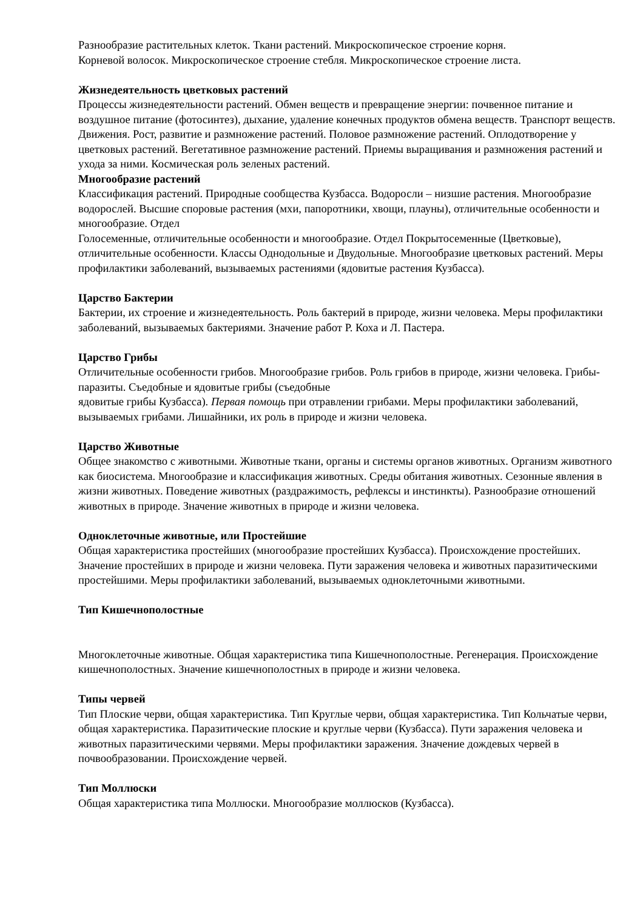Разнообразие растительных клеток. Ткани растений. Микроскопическое строение корня.
Корневой волосок. Микроскопическое строение стебля. Микроскопическое строение листа.
Жизнедеятельность цветковых растений
Процессы жизнедеятельности растений. Обмен веществ и превращение энергии: почвенное питание и воздушное питание (фотосинтез), дыхание, удаление конечных продуктов обмена веществ. Транспорт веществ. Движения. Рост, развитие и размножение растений. Половое размножение растений. Оплодотворение у цветковых растений. Вегетативное размножение растений. Приемы выращивания и размножения растений и ухода за ними. Космическая роль зеленых растений.
Многообразие растений
Классификация растений. Природные сообщества Кузбасса. Водоросли – низшие растения. Многообразие водорослей. Высшие споровые растения (мхи, папоротники, хвощи, плауны), отличительные особенности и многообразие. Отдел
Голосеменные, отличительные особенности и многообразие. Отдел Покрытосеменные (Цветковые), отличительные особенности. Классы Однодольные и Двудольные. Многообразие цветковых растений. Меры профилактики заболеваний, вызываемых растениями (ядовитые растения Кузбасса).
Царство Бактерии
Бактерии, их строение и жизнедеятельность. Роль бактерий в природе, жизни человека. Меры профилактики заболеваний, вызываемых бактериями. Значение работ Р. Коха и Л. Пастера.
Царство Грибы
Отличительные особенности грибов. Многообразие грибов. Роль грибов в природе, жизни человека. Грибы-паразиты. Съедобные и ядовитые грибы (съедобные
ядовитые грибы Кузбасса). Первая помощь при отравлении грибами. Меры профилактики заболеваний, вызываемых грибами. Лишайники, их роль в природе и жизни человека.
Царство Животные
Общее знакомство с животными. Животные ткани, органы и системы органов животных. Организм животного как биосистема. Многообразие и классификация животных. Среды обитания животных. Сезонные явления в жизни животных. Поведение животных (раздражимость, рефлексы и инстинкты). Разнообразие отношений животных в природе. Значение животных в природе и жизни человека.
Одноклеточные животные, или Простейшие
Общая характеристика простейших (многообразие простейших Кузбасса). Происхождение простейших. Значение простейших в природе и жизни человека. Пути заражения человека и животных паразитическими простейшими. Меры профилактики заболеваний, вызываемых одноклеточными животными.
Тип Кишечнополостные
Многоклеточные животные. Общая характеристика типа Кишечнополостные. Регенерация. Происхождение кишечнополостных. Значение кишечнополостных в природе и жизни человека.
Типы червей
Тип Плоские черви, общая характеристика. Тип Круглые черви, общая характеристика. Тип Кольчатые черви, общая характеристика. Паразитические плоские и круглые черви (Кузбасса). Пути заражения человека и животных паразитическими червями. Меры профилактики заражения. Значение дождевых червей в почвообразовании. Происхождение червей.
Тип Моллюски
Общая характеристика типа Моллюски. Многообразие моллюсков (Кузбасса).